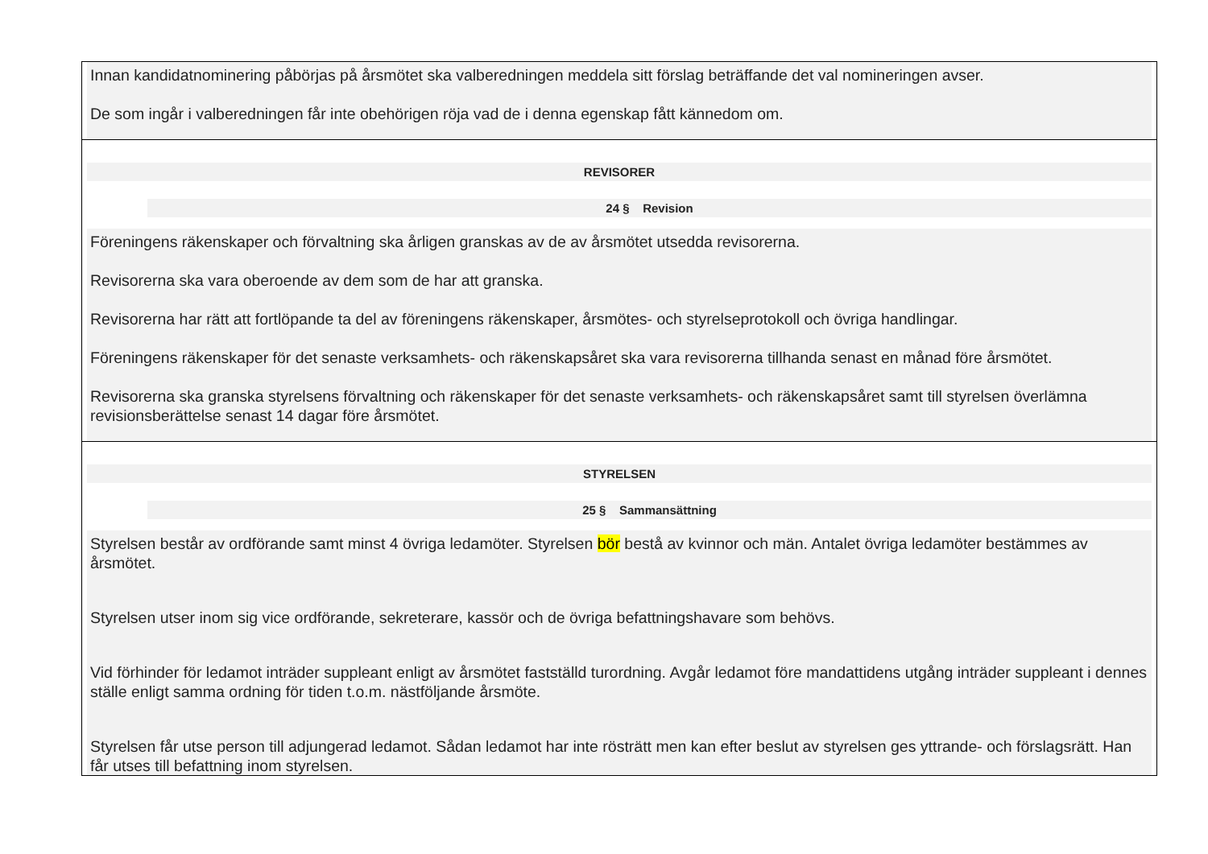Innan kandidatnominering påbörjas på årsmötet ska valberedningen meddela sitt förslag beträffande det val nomineringen avser.
De som ingår i valberedningen får inte obehörigen röja vad de i denna egenskap fått kännedom om.
REVISORER
24 § Revision
Föreningens räkenskaper och förvaltning ska årligen granskas av de av årsmötet utsedda revisorerna.
Revisorerna ska vara oberoende av dem som de har att granska.
Revisorerna har rätt att fortlöpande ta del av föreningens räkenskaper, årsmötes- och styrelseprotokoll och övriga handlingar.
Föreningens räkenskaper för det senaste verksamhets- och räkenskapsåret ska vara revisorerna tillhanda senast en månad före årsmötet.
Revisorerna ska granska styrelsens förvaltning och räkenskaper för det senaste verksamhets- och räkenskapsåret samt till styrelsen överlämna revisionsberättelse senast 14 dagar före årsmötet.
STYRELSEN
25 § Sammansättning
Styrelsen består av ordförande samt minst 4 övriga ledamöter. Styrelsen bör bestå av kvinnor och män. Antalet övriga ledamöter bestämmes av årsmötet.
Styrelsen utser inom sig vice ordförande, sekreterare, kassör och de övriga befattningshavare som behövs.
Vid förhinder för ledamot inträder suppleant enligt av årsmötet fastställd turordning. Avgår ledamot före mandattidens utgång inträder suppleant i dennes ställe enligt samma ordning för tiden t.o.m. nästföljande årsmöte.
Styrelsen får utse person till adjungerad ledamot. Sådan ledamot har inte rösträtt men kan efter beslut av styrelsen ges yttrande- och förslagsrätt. Han får utses till befattning inom styrelsen.